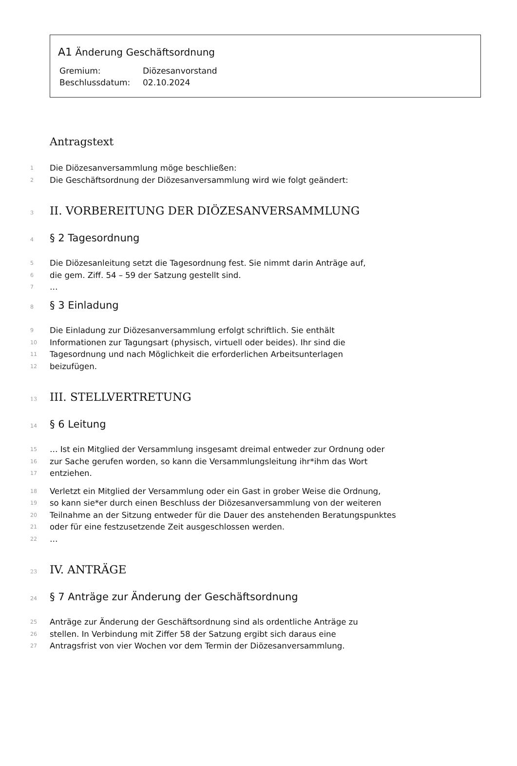A1 Änderung Geschäftsordnung
| Gremium: | Diözesanvorstand |
| Beschlussdatum: | 02.10.2024 |
Antragstext
1 Die Diözesanversammlung möge beschließen:
2 Die Geschäftsordnung der Diözesanversammlung wird wie folgt geändert:
3 II. VORBEREITUNG DER DIÖZESANVERSAMMLUNG
4 § 2 Tagesordnung
5 Die Diözesanleitung setzt die Tagesordnung fest. Sie nimmt darin Anträge auf,
6 die gem. Ziff. 54 – 59 der Satzung gestellt sind.
7 …
8 § 3 Einladung
9 Die Einladung zur Diözesanversammlung erfolgt schriftlich. Sie enthält
10 Informationen zur Tagungsart (physisch, virtuell oder beides). Ihr sind die
11 Tagesordnung und nach Möglichkeit die erforderlichen Arbeitsunterlagen
12 beizufügen.
13 III. STELLVERTRETUNG
14 § 6 Leitung
15 … Ist ein Mitglied der Versammlung insgesamt dreimal entweder zur Ordnung oder
16 zur Sache gerufen worden, so kann die Versammlungsleitung ihr*ihm das Wort
17 entziehen.
18 Verletzt ein Mitglied der Versammlung oder ein Gast in grober Weise die Ordnung,
19 so kann sie*er durch einen Beschluss der Diözesanversammlung von der weiteren
20 Teilnahme an der Sitzung entweder für die Dauer des anstehenden Beratungspunktes
21 oder für eine festzusetzende Zeit ausgeschlossen werden.
22 …
23 IV. ANTRÄGE
24 § 7 Anträge zur Änderung der Geschäftsordnung
25 Anträge zur Änderung der Geschäftsordnung sind als ordentliche Anträge zu
26 stellen. In Verbindung mit Ziffer 58 der Satzung ergibt sich daraus eine
27 Antragsfrist von vier Wochen vor dem Termin der Diözesanversammlung.